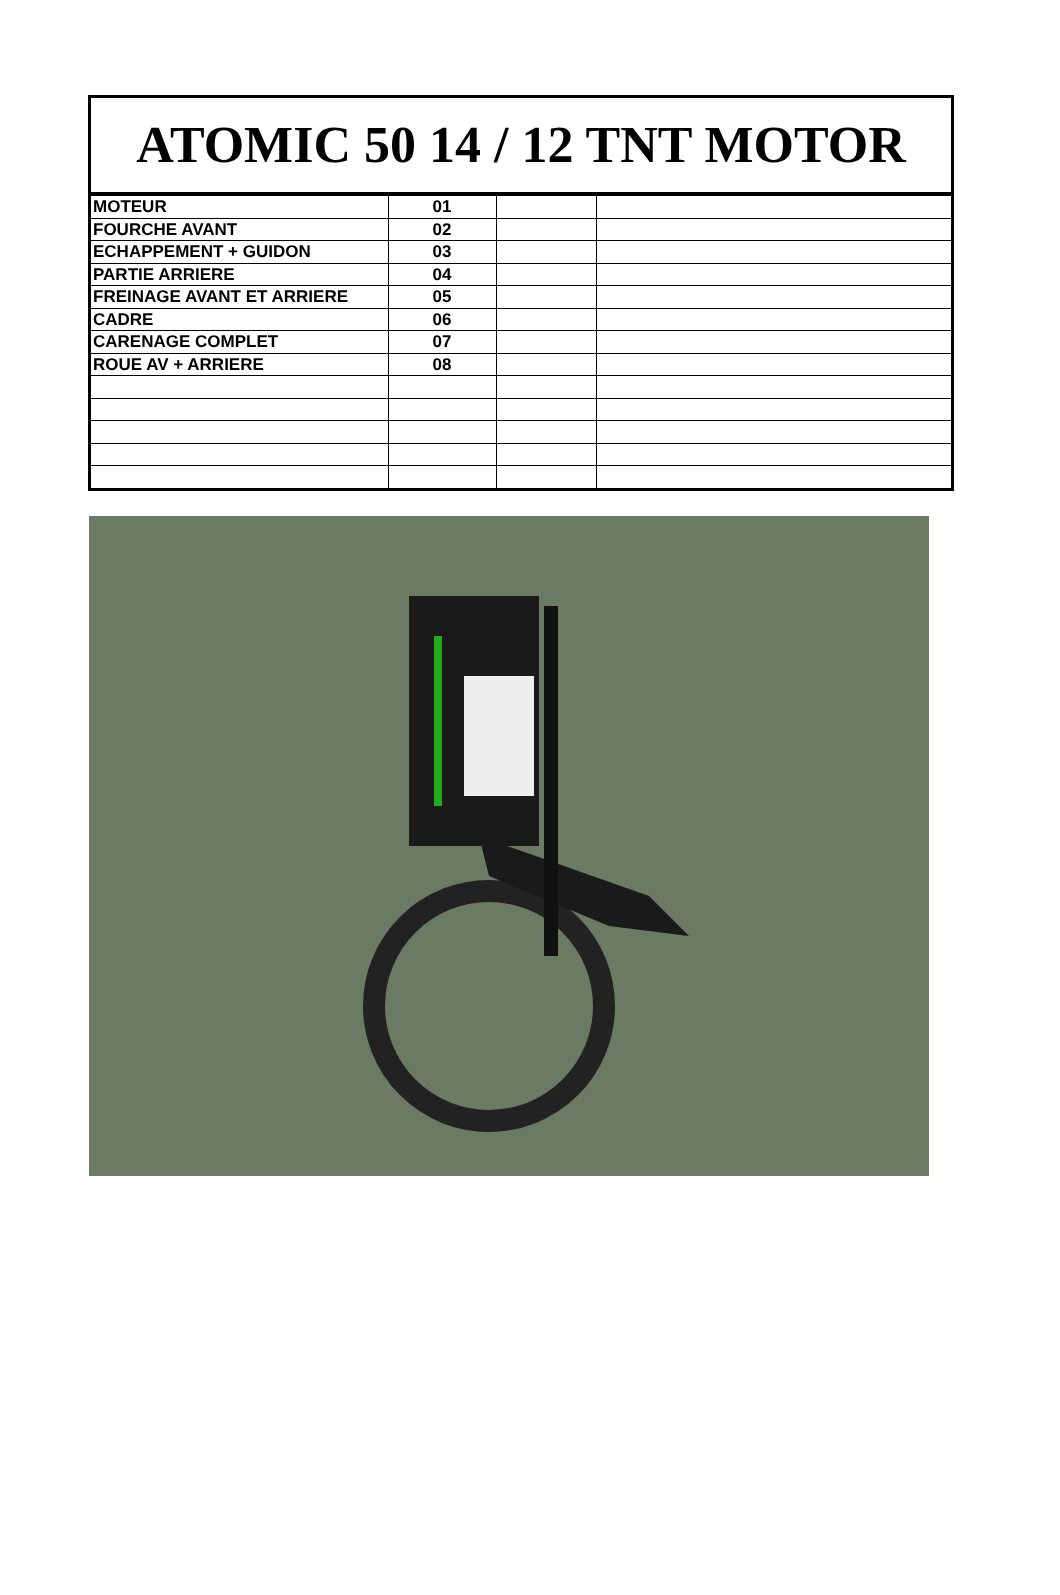ATOMIC 50 14 / 12 TNT MOTOR
| MOTEUR | 01 | | |
| FOURCHE AVANT | 02 | | |
| ECHAPPEMENT + GUIDON | 03 | | |
| PARTIE ARRIERE | 04 | | |
| FREINAGE AVANT ET ARRIERE | 05 | | |
| CADRE | 06 | | |
| CARENAGE COMPLET | 07 | | |
| ROUE AV + ARRIERE | 08 | | |